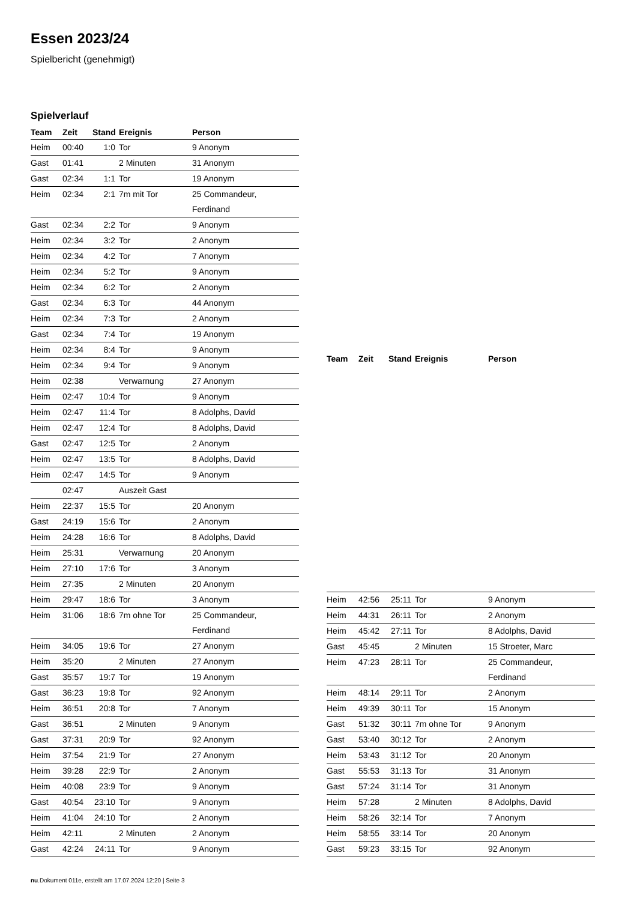Essen 2023/24
Spielbericht (genehmigt)
Spielverlauf
| Team | Zeit | Stand | Ereignis | Person |
| --- | --- | --- | --- | --- |
| Heim | 00:40 | 1:0 | Tor | 9 Anonym |
| Gast | 01:41 | | 2 Minuten | 31 Anonym |
| Gast | 02:34 | 1:1 | Tor | 19 Anonym |
| Heim | 02:34 | 2:1 | 7m mit Tor | 25 Commandeur, Ferdinand |
| Gast | 02:34 | 2:2 | Tor | 9 Anonym |
| Heim | 02:34 | 3:2 | Tor | 2 Anonym |
| Heim | 02:34 | 4:2 | Tor | 7 Anonym |
| Heim | 02:34 | 5:2 | Tor | 9 Anonym |
| Heim | 02:34 | 6:2 | Tor | 2 Anonym |
| Gast | 02:34 | 6:3 | Tor | 44 Anonym |
| Heim | 02:34 | 7:3 | Tor | 2 Anonym |
| Gast | 02:34 | 7:4 | Tor | 19 Anonym |
| Heim | 02:34 | 8:4 | Tor | 9 Anonym |
| Heim | 02:34 | 9:4 | Tor | 9 Anonym |
| Heim | 02:38 | | Verwarnung | 27 Anonym |
| Heim | 02:47 | 10:4 | Tor | 9 Anonym |
| Heim | 02:47 | 11:4 | Tor | 8 Adolphs, David |
| Heim | 02:47 | 12:4 | Tor | 8 Adolphs, David |
| Gast | 02:47 | 12:5 | Tor | 2 Anonym |
| Heim | 02:47 | 13:5 | Tor | 8 Adolphs, David |
| Heim | 02:47 | 14:5 | Tor | 9 Anonym |
| | 02:47 | | Auszeit Gast | |
| Heim | 22:37 | 15:5 | Tor | 20 Anonym |
| Gast | 24:19 | 15:6 | Tor | 2 Anonym |
| Heim | 24:28 | 16:6 | Tor | 8 Adolphs, David |
| Heim | 25:31 | | Verwarnung | 20 Anonym |
| Heim | 27:10 | 17:6 | Tor | 3 Anonym |
| Heim | 27:35 | | 2 Minuten | 20 Anonym |
| Heim | 29:47 | 18:6 | Tor | 3 Anonym |
| Heim | 31:06 | 18:6 | 7m ohne Tor | 25 Commandeur, Ferdinand |
| Heim | 34:05 | 19:6 | Tor | 27 Anonym |
| Heim | 35:20 | | 2 Minuten | 27 Anonym |
| Gast | 35:57 | 19:7 | Tor | 19 Anonym |
| Gast | 36:23 | 19:8 | Tor | 92 Anonym |
| Heim | 36:51 | 20:8 | Tor | 7 Anonym |
| Gast | 36:51 | | 2 Minuten | 9 Anonym |
| Gast | 37:31 | 20:9 | Tor | 92 Anonym |
| Heim | 37:54 | 21:9 | Tor | 27 Anonym |
| Heim | 39:28 | 22:9 | Tor | 2 Anonym |
| Heim | 40:08 | 23:9 | Tor | 9 Anonym |
| Gast | 40:54 | 23:10 | Tor | 9 Anonym |
| Heim | 41:04 | 24:10 | Tor | 2 Anonym |
| Heim | 42:11 | | 2 Minuten | 2 Anonym |
| Gast | 42:24 | 24:11 | Tor | 9 Anonym |
| Team | Zeit | Stand | Ereignis | Person |
| --- | --- | --- | --- | --- |
| Heim | 42:56 | 25:11 | Tor | 9 Anonym |
| Heim | 44:31 | 26:11 | Tor | 2 Anonym |
| Heim | 45:42 | 27:11 | Tor | 8 Adolphs, David |
| Gast | 45:45 | | 2 Minuten | 15 Stroeter, Marc |
| Heim | 47:23 | 28:11 | Tor | 25 Commandeur, Ferdinand |
| Heim | 48:14 | 29:11 | Tor | 2 Anonym |
| Heim | 49:39 | 30:11 | Tor | 15 Anonym |
| Gast | 51:32 | 30:11 | 7m ohne Tor | 9 Anonym |
| Gast | 53:40 | 30:12 | Tor | 2 Anonym |
| Heim | 53:43 | 31:12 | Tor | 20 Anonym |
| Gast | 55:53 | 31:13 | Tor | 31 Anonym |
| Gast | 57:24 | 31:14 | Tor | 31 Anonym |
| Heim | 57:28 | | 2 Minuten | 8 Adolphs, David |
| Heim | 58:26 | 32:14 | Tor | 7 Anonym |
| Heim | 58:55 | 33:14 | Tor | 20 Anonym |
| Gast | 59:23 | 33:15 | Tor | 92 Anonym |
nu.Dokument 011e, erstellt am 17.07.2024 12:20 | Seite 3